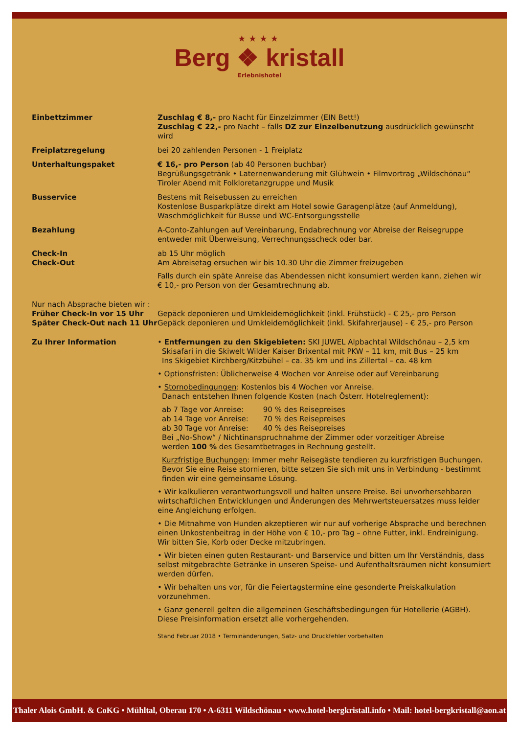★★★★
Berg ❖ kristall
Erlebnishotel
Einbettzimmer Zuschlag € 8,- pro Nacht für Einzelzimmer (EIN Bett!)
Zuschlag € 22,- pro Nacht – falls DZ zur Einzelbenutzung ausdrücklich gewünscht wird
Freiplatzregelung bei 20 zahlenden Personen - 1 Freiplatz
Unterhaltungspaket € 16,- pro Person (ab 40 Personen buchbar)
Begrüßungsgetränk • Laternenwanderung mit Glühwein • Filmvortrag „Wildschönau“
Tiroler Abend mit Folkloretanzgruppe und Musik
Busservice Bestens mit Reisebussen zu erreichen
Kostenlose Busparkplätze direkt am Hotel sowie Garagenplätze (auf Anmeldung),
Waschmöglichkeit für Busse und WC-Entsorgungsstelle
Bezahlung A-Conto-Zahlungen auf Vereinbarung, Endabrechnung vor Abreise der Reisegruppe
entweder mit Überweisung, Verrechnungsscheck oder bar.
Check-In
Check-Out
ab 15 Uhr möglich
Am Abreisetag ersuchen wir bis 10.30 Uhr die Zimmer freizugeben
Falls durch ein späte Anreise das Abendessen nicht konsumiert werden kann, ziehen wir
€ 10,- pro Person von der Gesamtrechnung ab.
Nur nach Absprache bieten wir :
Früher Check-In vor 15 Uhr
Später Check-Out nach 11 Uhr
Gepäck deponieren und Umkleidemöglichkeit (inkl. Frühstück) - € 25,- pro Person
Gepäck deponieren und Umkleidemöglichkeit (inkl. Skifahrerjause) - € 25,- pro Person
Zu Ihrer Information • Entfernungen zu den Skigebieten: SKI JUWEL Alpbachtal Wildschönau – 2,5 km
Skisafari in die Skiwelt Wilder Kaiser Brixental mit PKW – 11 km, mit Bus – 25 km
Ins Skigebiet Kirchberg/Kitzbühel – ca. 35 km und ins Zillertal – ca. 48 km
• Optionsfristen: Üblicherweise 4 Wochen vor Anreise oder auf Vereinbarung
• Stornobedingungen: Kostenlos bis 4 Wochen vor Anreise.
Danach entstehen Ihnen folgende Kosten (nach Österr. Hotelreglement):
| ab 7 Tage vor Anreise: | 90 % des Reisepreises |
| ab 14 Tage vor Anreise: | 70 % des Reisepreises |
| ab 30 Tage vor Anreise: | 40 % des Reisepreises |
Bei „No-Show“ / Nichtinanspruchnahme der Zimmer oder vorzeitiger Abreise
werden 100 % des Gesamtbetrages in Rechnung gestellt.
Kurzfristige Buchungen: Immer mehr Reisegäste tendieren zu kurzfristigen Buchungen. Bevor Sie eine Reise stornieren, bitte setzen Sie sich mit uns in Verbindung - bestimmt finden wir eine gemeinsame Lösung.
• Wir kalkulieren verantwortungsvoll und halten unsere Preise. Bei unvorhersehbaren wirtschaftlichen Entwicklungen und Änderungen des Mehrwertsteuersatzes muss leider eine Angleichung erfolgen.
• Die Mitnahme von Hunden akzeptieren wir nur auf vorherige Absprache und berechnen einen Unkostenbeitrag in der Höhe von € 10,- pro Tag – ohne Futter, inkl. Endreinigung. Wir bitten Sie, Korb oder Decke mitzubringen.
• Wir bieten einen guten Restaurant- und Barservice und bitten um Ihr Verständnis, dass selbst mitgebrachte Getränke in unseren Speise- und Aufenthaltsräumen nicht konsumiert werden dürfen.
• Wir behalten uns vor, für die Feiertagstermine eine gesonderte Preiskalkulation vorzunehmen.
• Ganz generell gelten die allgemeinen Geschäftsbedingungen für Hotellerie (AGBH). Diese Preisinformation ersetzt alle vorhergehenden.
Stand Februar 2018 • Terminänderungen, Satz- und Druckfehler vorbehalten
Thaler Alois GmbH. & CoKG • Mühltal, Oberau 170 • A-6311 Wildschönau • www.hotel-bergkristall.info • Mail: hotel-bergkristall@aon.at